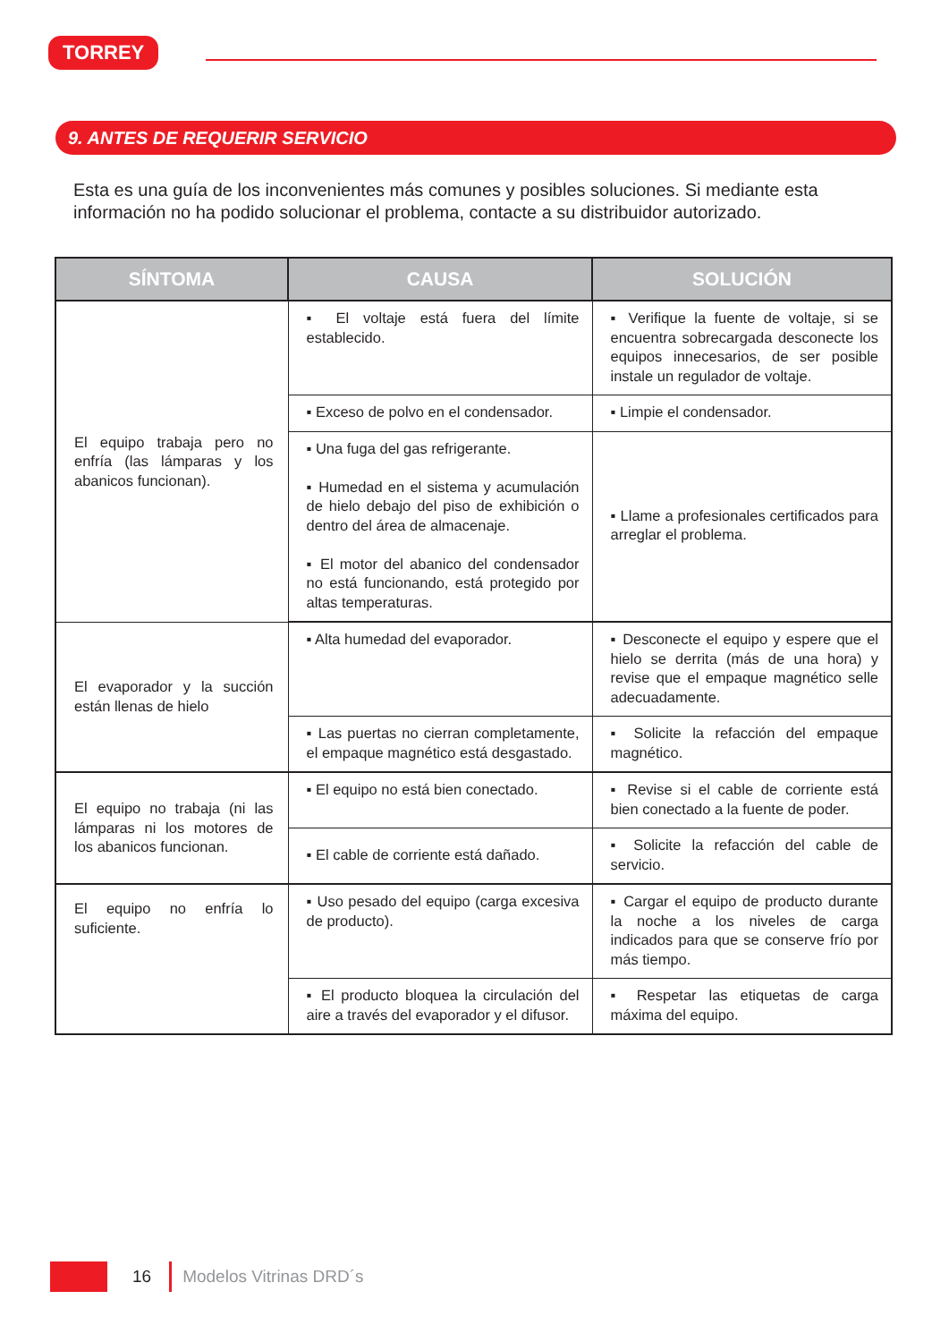TORREY
9. ANTES DE REQUERIR SERVICIO
Esta es una guía de los inconvenientes más comunes y posibles soluciones. Si mediante esta información no ha podido solucionar el problema, contacte a su distribuidor autorizado.
| SÍNTOMA | CAUSA | SOLUCIÓN |
| --- | --- | --- |
| El equipo trabaja pero no enfría (las lámparas y los abanicos funcionan). | ▪ El voltaje está fuera del límite establecido. | ▪ Verifique la fuente de voltaje, si se encuentra sobrecargada desconecte los equipos innecesarios, de ser posible instale un regulador de voltaje. |
| | ▪ Exceso de polvo en el condensador. | ▪ Limpie el condensador. |
| | ▪ Una fuga del gas refrigerante. ▪ Humedad en el sistema y acumulación de hielo debajo del piso de exhibición o dentro del área de almacenaje. ▪ El motor del abanico del condensador no está funcionando, está protegido por altas temperaturas. | ▪ Llame a profesionales certificados para arreglar el problema. |
| El evaporador y la succión están llenas de hielo | ▪ Alta humedad del evaporador. | ▪ Desconecte el equipo y espere que el hielo se derrita (más de una hora) y revise que el empaque magnético selle adecuadamente. |
| | ▪ Las puertas no cierran completamente, el empaque magnético está desgastado. | ▪ Solicite la refacción del empaque magnético. |
| El equipo no trabaja (ni las lámparas ni los motores de los abanicos funcionan. | ▪ El equipo no está bien conectado. | ▪ Revise si el cable de corriente está bien conectado a la fuente de poder. |
| | ▪ El cable de corriente está dañado. | ▪ Solicite la refacción del cable de servicio. |
| El equipo no enfría lo suficiente. | ▪ Uso pesado del equipo (carga excesiva de producto). | ▪ Cargar el equipo de producto durante la noche a los niveles de carga indicados para que se conserve frío por más tiempo. |
| | ▪ El producto bloquea la circulación del aire a través del evaporador y el difusor. | ▪ Respetar las etiquetas de carga máxima del equipo. |
16 Modelos Vitrinas DRD´s